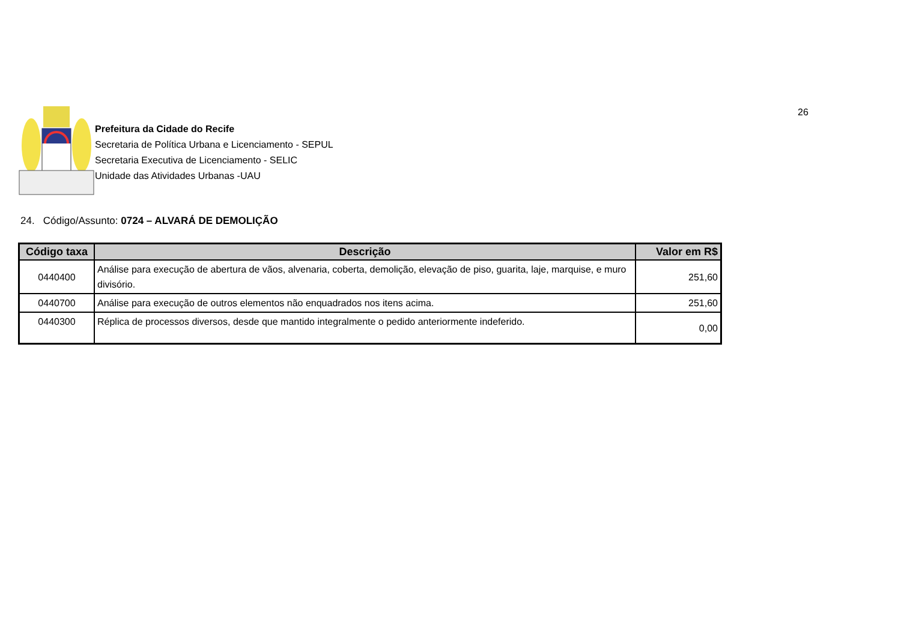26
Prefeitura da Cidade do Recife
Secretaria de Política Urbana e Licenciamento - SEPUL
Secretaria Executiva de Licenciamento - SELIC
Unidade das Atividades Urbanas -UAU
24. Código/Assunto: 0724 – ALVARÁ DE DEMOLIÇÃO
| Código taxa | Descrição | Valor em R$ |
| --- | --- | --- |
| 0440400 | Análise para execução de abertura de vãos, alvenaria, coberta, demolição, elevação de piso, guarita, laje, marquise, e muro divisório. | 251,60 |
| 0440700 | Análise para execução de outros elementos não enquadrados nos itens acima. | 251,60 |
| 0440300 | Réplica de processos diversos, desde que mantido integralmente o pedido anteriormente indeferido. | 0,00 |